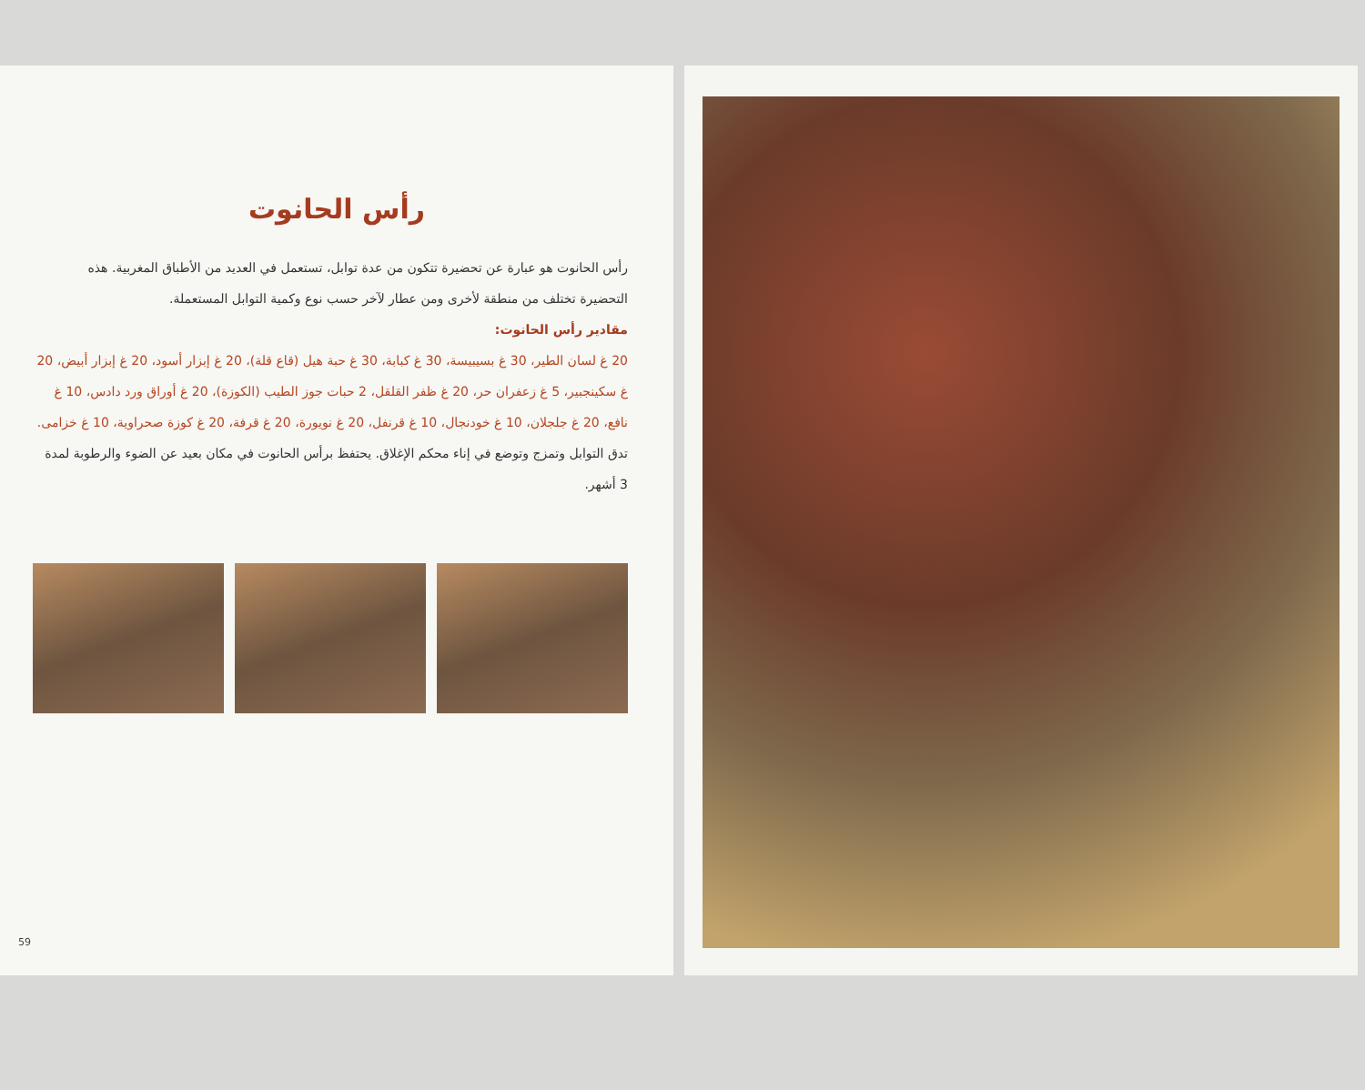رأس الحانوت
رأس الحانوت هو عبارة عن تحضيرة تتكون من عدة توابل، تستعمل في العديد من الأطباق المغربية. هذه التحضيرة تختلف من منطقة لأخرى ومن عطار لآخر حسب نوع وكمية التوابل المستعملة.
مقادير رأس الحانوت:
20 غ لسان الطير، 30 غ بسيبيسة، 30 غ كبابة، 30 غ حبة هيل (قاع قلة)، 20 غ إبزار أسود، 20 غ إبزار أبيض، 20 غ سكينجبير، 5 غ زعفران حر، 20 غ ظفر القلقل، 2 حبات جوز الطيب (الكوزة)، 20 غ أوراق ورد دادس، 10 غ نافع، 20 غ جلجلان، 10 غ خودنجال، 10 غ قرنفل، 20 غ نويورة، 20 غ قرفة، 20 غ كوزة صحراوية، 10 غ خزامى.
تدق التوابل وتمزج وتوضع في إناء محكم الإغلاق. يحتفظ برأس الحانوت في مكان بعيد عن الضوء والرطوبة لمدة 3 أشهر.
59